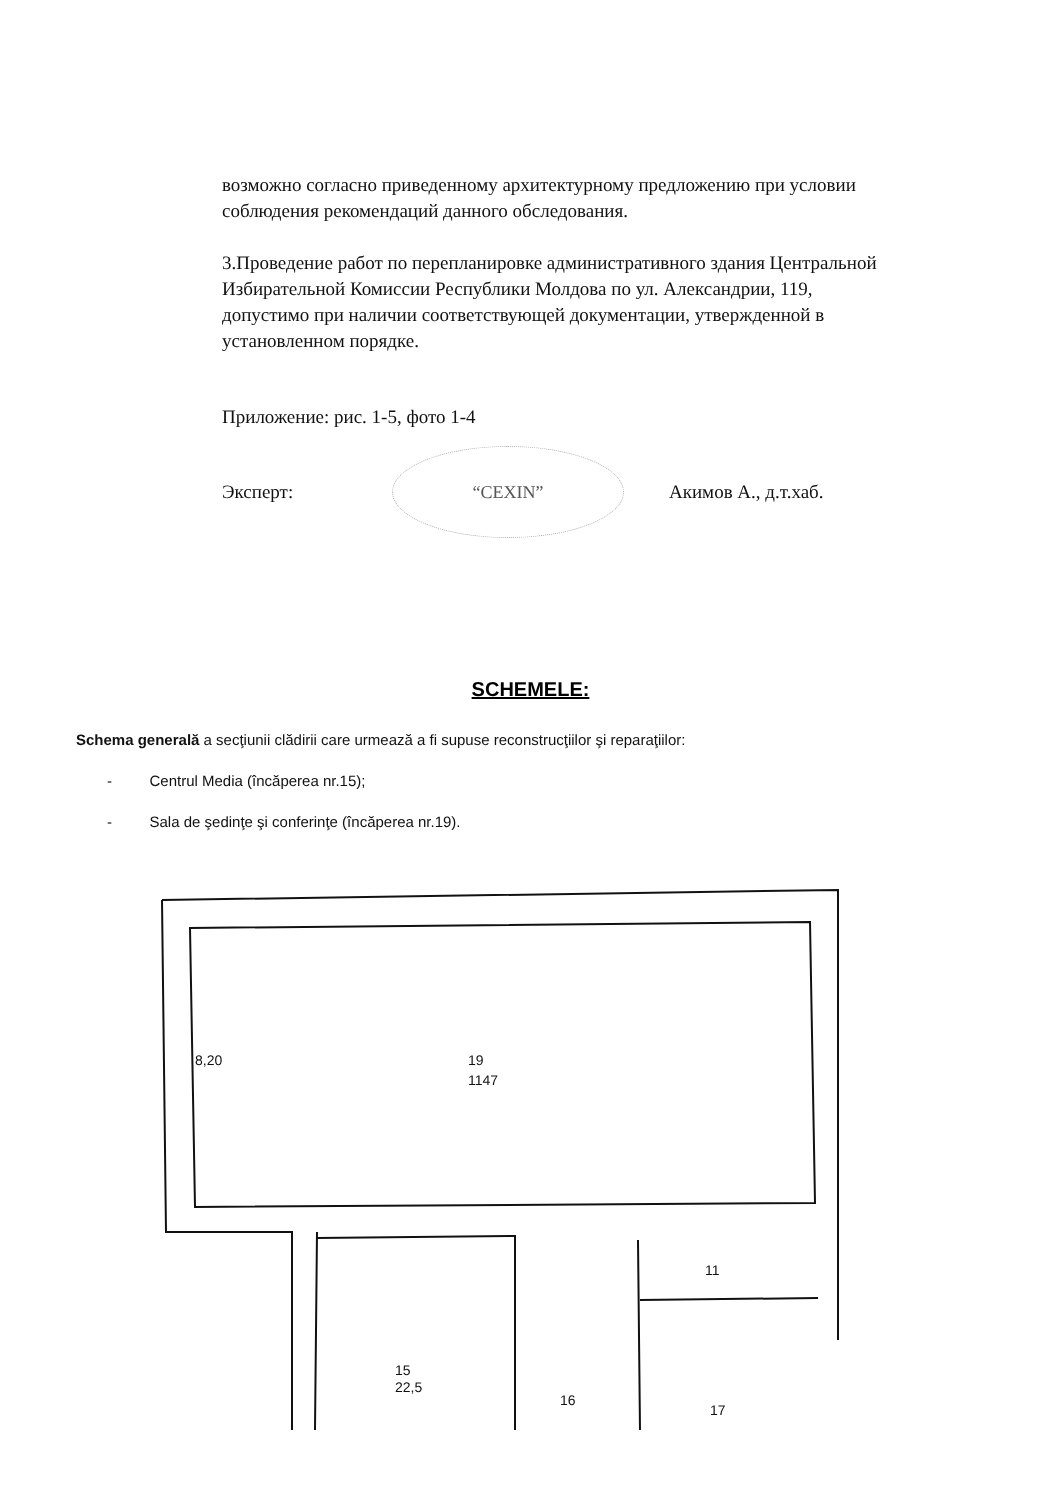возможно согласно приведенному архитектурному предложению при условии соблюдения рекомендаций данного обследования.
3.Проведение работ по перепланировке административного здания Центральной Избирательной Комиссии Республики Молдова по ул. Александрии, 119, допустимо при наличии соответствующей документации, утвержденной в установленном порядке.
Приложение: рис. 1-5, фото 1-4
Эксперт: “CEXIN” Акимов А., д.т.хаб.
SCHEMELE:
Schema generală a secţiunii clădirii care urmează a fi supuse reconstrucţiilor şi reparaţiilor:
- Centrul Media (încăperea nr.15);
- Sala de şedinţe şi conferinţe (încăperea nr.19).
19
1147
15
22,5
16
11
17
8,20